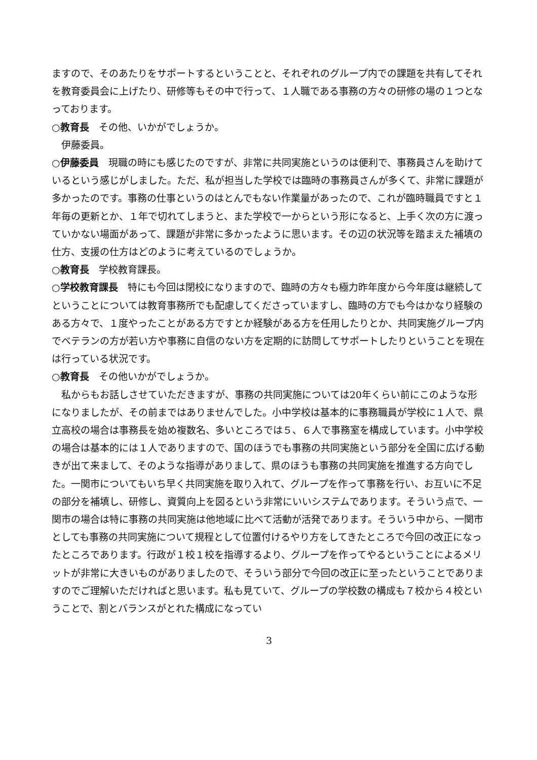ますので、そのあたりをサポートするということと、それぞれのグループ内での課題を共有してそれを教育委員会に上げたり、研修等もその中で行って、１人職である事務の方々の研修の場の１つとなっております。
○教育長　その他、いかがでしょうか。
　伊藤委員。
○伊藤委員　現職の時にも感じたのですが、非常に共同実施というのは便利で、事務員さんを助けているという感じがしました。ただ、私が担当した学校では臨時の事務員さんが多くて、非常に課題が多かったのです。事務の仕事というのはとんでもない作業量があったので、これが臨時職員ですと１年毎の更新とか、１年で切れてしまうと、また学校で一からという形になると、上手く次の方に渡っていかない場面があって、課題が非常に多かったように思います。その辺の状況等を踏まえた補填の仕方、支援の仕方はどのように考えているのでしょうか。
○教育長　学校教育課長。
○学校教育課長　特にも今回は閉校になりますので、臨時の方々も極力昨年度から今年度は継続してということについては教育事務所でも配慮してくださっていますし、臨時の方でも今はかなり経験のある方々で、１度やったことがある方ですとか経験がある方を任用したりとか、共同実施グループ内でベテランの方が若い方や事務に自信のない方を定期的に訪問してサポートしたりということを現在は行っている状況です。
○教育長　その他いかがでしょうか。
　私からもお話しさせていただきますが、事務の共同実施については20年くらい前にこのような形になりましたが、その前まではありませんでした。小中学校は基本的に事務職員が学校に１人で、県立高校の場合は事務長を始め複数名、多いところでは５、６人で事務室を構成しています。小中学校の場合は基本的には１人でありますので、国のほうでも事務の共同実施という部分を全国に広げる動きが出て来まして、そのような指導がありまして、県のほうも事務の共同実施を推進する方向でした。一関市についてもいち早く共同実施を取り入れて、グループを作って事務を行い、お互いに不足の部分を補填し、研修し、資質向上を図るという非常にいいシステムであります。そういう点で、一関市の場合は特に事務の共同実施は他地域に比べて活動が活発であります。そういう中から、一関市としても事務の共同実施について規程として位置付けるやり方をしてきたところで今回の改正になったところであります。行政が１校１校を指導するより、グループを作ってやるということによるメリットが非常に大きいものがありましたので、そういう部分で今回の改正に至ったということでありますのでご理解いただければと思います。私も見ていて、グループの学校数の構成も７校から４校ということで、割とバランスがとれた構成になってい
3